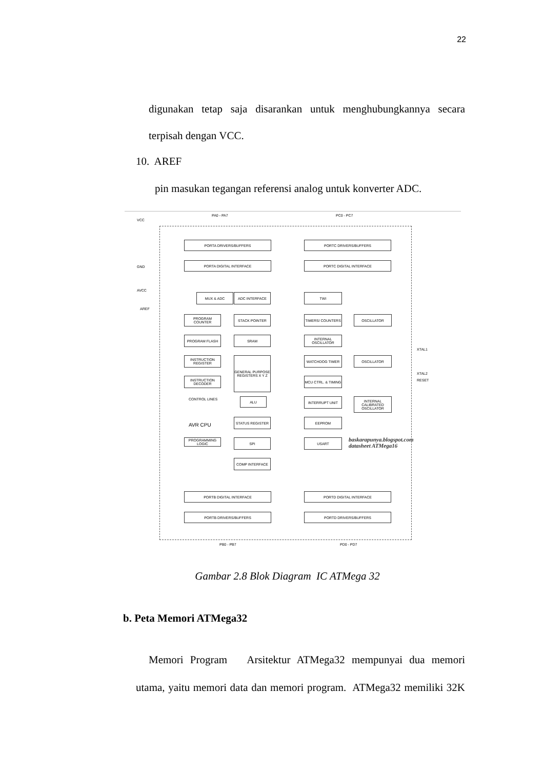22
digunakan tetap saja disarankan untuk menghubungkannya secara
terpisah dengan VCC.
10. AREF
pin masukan tegangan referensi analog untuk konverter ADC.
PA0 - PA7 PC0 - PC7
VCC
GND
AVCC
AREF
PORTA DRIVERS/BUFFERS PORTC DRIVERS/BUFFERS
PORTA DIGITAL INTERFACE PORTC DIGITAL INTERFACE
MUX & ADC ADC INTERFACE TWI
PROGRAM COUNTER STACK POINTER TIMERS/ COUNTERS OSCILLATOR
PROGRAM FLASH SRAM
INTERNAL OSCILLATOR
INSTRUCTION REGISTER
GENERAL PURPOSE REGISTERS X Y Z
WATCHDOG TIMER OSCILLATOR
XTAL1
XTAL2
INSTRUCTION DECODER
MCU CTRL. & TIMING
RESET
CONTROL LINES ALU INTERRUPT UNIT
INTERNAL CALIBRATED OSCILLATOR
AVR CPU
STATUS REGISTER EEPROM
PROGRAMMING LOGIC
SPI USART
baskarapunya.blogspot.com
datasheet ATMega16
COMP INTERFACE
PORTB DIGITAL INTERFACE PORTD DIGITAL INTERFACE
PORTB DRIVERS/BUFFERS PORTD DRIVERS/BUFFERS
PB0 - PB7 PD0 - PD7
Gambar 2.8 Blok Diagram IC ATMega 32
b. Peta Memori ATMega32
Memori Program Arsitektur ATMega32 mempunyai dua memori
utama, yaitu memori data dan memori program. ATMega32 memiliki 32K